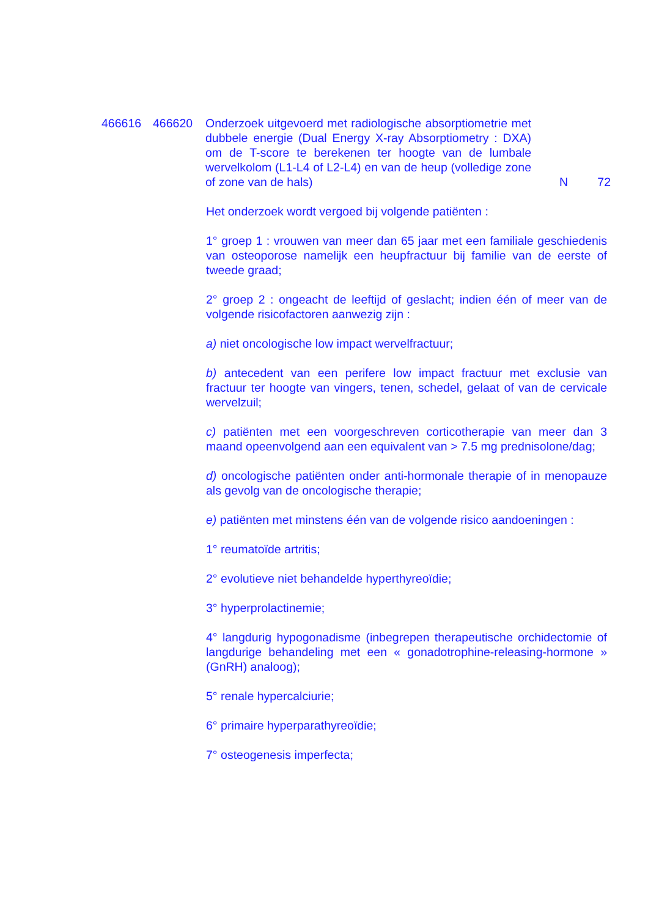466616 466620 Onderzoek uitgevoerd met radiologische absorptiometrie met dubbele energie (Dual Energy X-ray Absorptiometry : DXA) om de T-score te berekenen ter hoogte van de lumbale wervelkolom (L1-L4 of L2-L4) en van de heup (volledige zone of zone van de hals)
N 72
Het onderzoek wordt vergoed bij volgende patiënten :
1° groep 1 : vrouwen van meer dan 65 jaar met een familiale geschiedenis van osteoporose namelijk een heupfractuur bij familie van de eerste of tweede graad;
2° groep 2 : ongeacht de leeftijd of geslacht; indien één of meer van de volgende risicofactoren aanwezig zijn :
a) niet oncologische low impact wervelfractuur;
b) antecedent van een perifere low impact fractuur met exclusie van fractuur ter hoogte van vingers, tenen, schedel, gelaat of van de cervicale wervelzuil;
c) patiënten met een voorgeschreven corticotherapie van meer dan 3 maand opeenvolgend aan een equivalent van > 7.5 mg prednisolone/dag;
d) oncologische patiënten onder anti-hormonale therapie of in menopauze als gevolg van de oncologische therapie;
e) patiënten met minstens één van de volgende risico aandoeningen :
1° reumatoïde artritis;
2° evolutieve niet behandelde hyperthyreoïdie;
3° hyperprolactinemie;
4° langdurig hypogonadisme (inbegrepen therapeutische orchidectomie of langdurige behandeling met een « gonadotrophine-releasing-hormone » (GnRH) analoog);
5° renale hypercalciurie;
6° primaire hyperparathyreoïdie;
7° osteogenesis imperfecta;